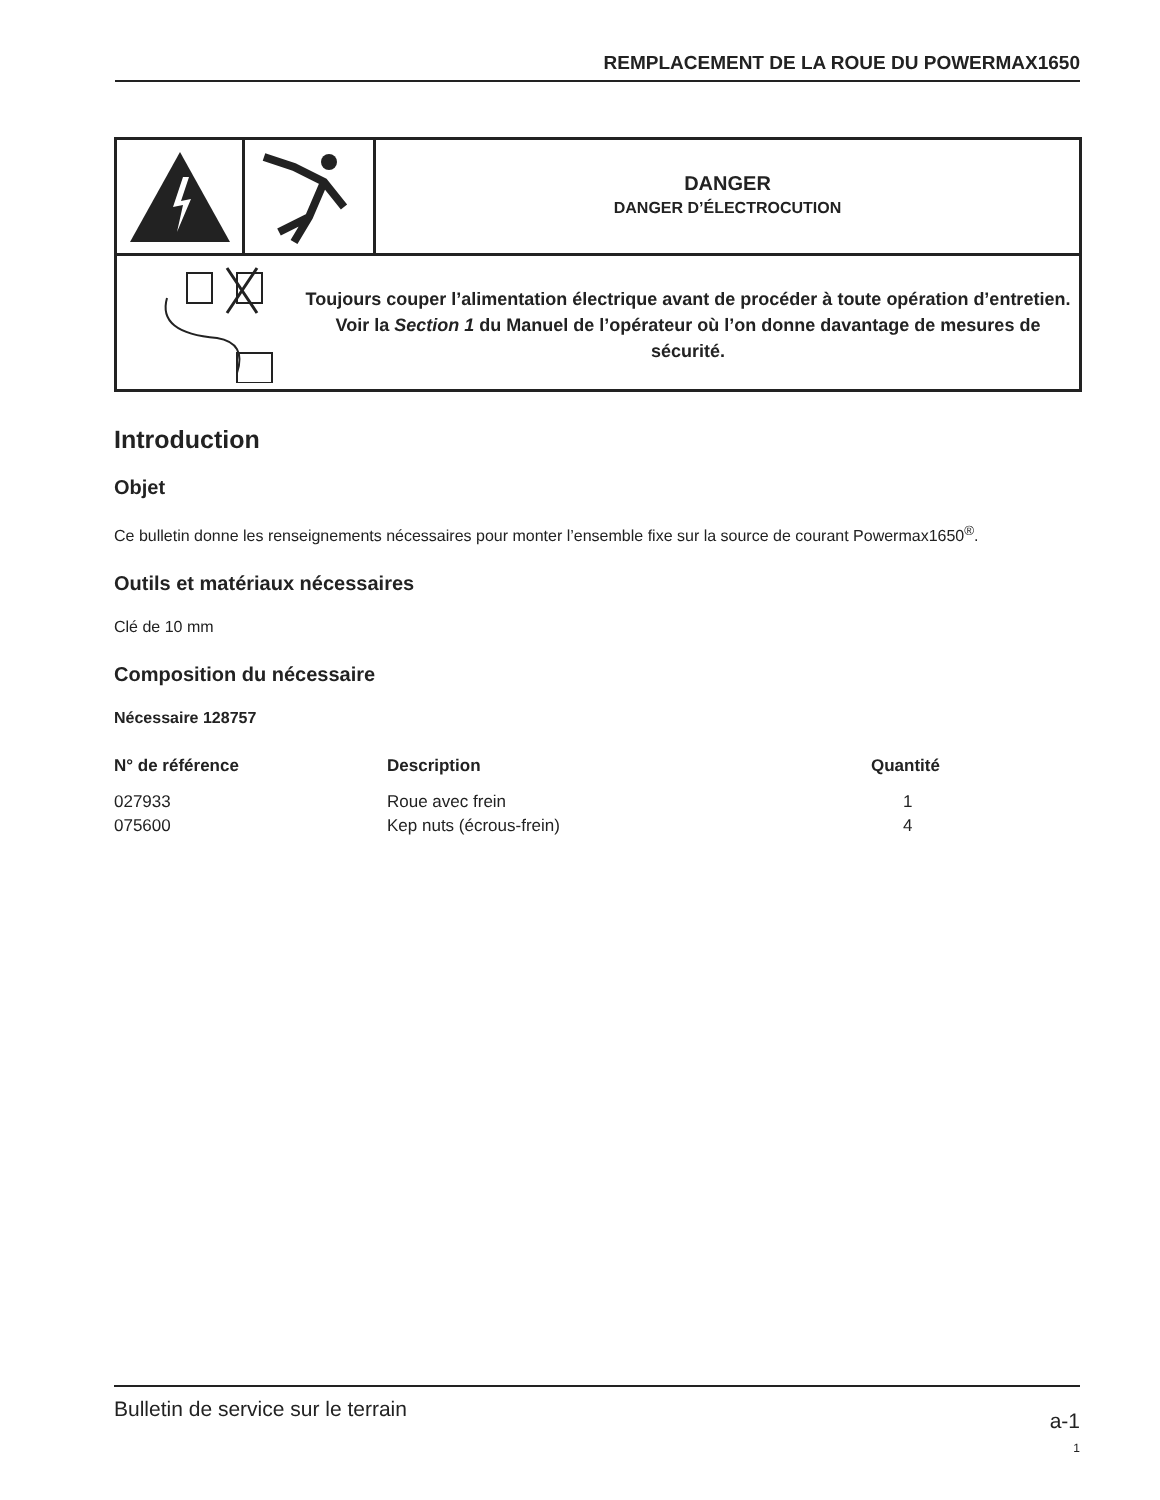REMPLACEMENT DE LA ROUE DU POWERMAX1650
DANGER
DANGER D’ÉLECTROCUTION
Toujours couper l’alimentation électrique avant de procéder à toute opération d’entretien. Voir la Section 1 du Manuel de l’opérateur où l’on donne davantage de mesures de sécurité.
Introduction
Objet
Ce bulletin donne les renseignements nécessaires pour monter l’ensemble fixe sur la source de courant Powermax1650<sup>®</sup>.
Outils et matériaux nécessaires
Clé de 10 mm
Composition du nécessaire
Nécessaire 128757
| N° de référence | Description | Quantité |
| --- | --- | --- |
| 027933 | Roue avec frein | 1 |
| 075600 | Kep nuts (écrous-frein) | 4 |
Bulletin de service sur le terrain
a-1
1